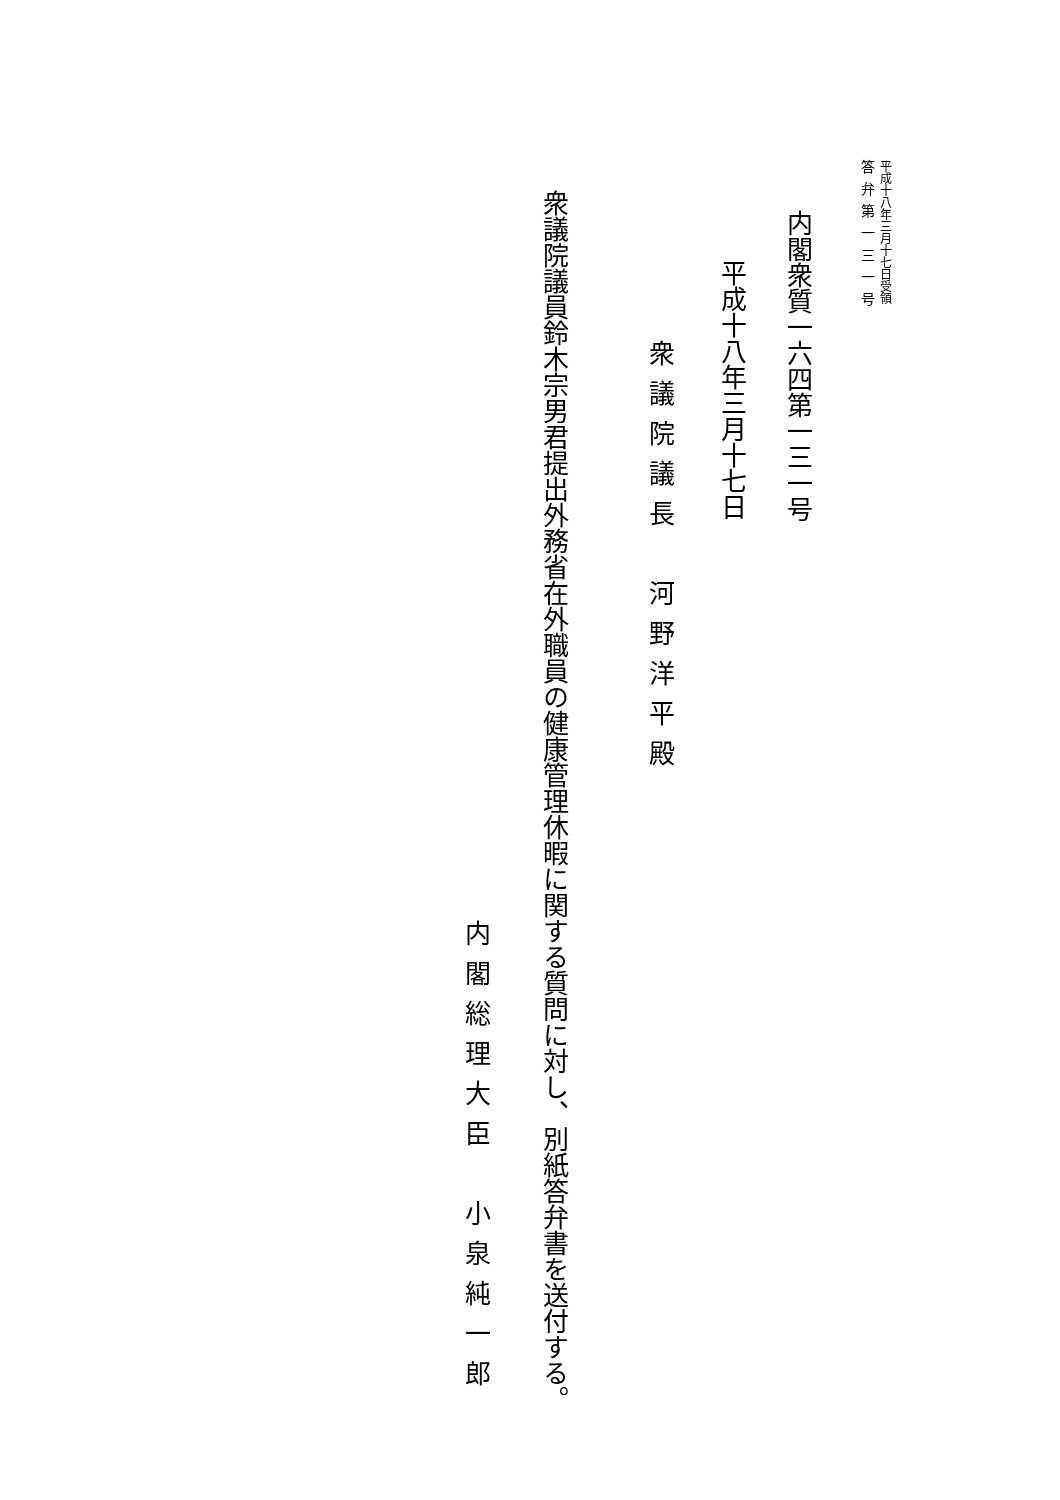平成十八年三月十七日受領
答弁第一三一号
内閣衆質一六四第一三一号
平成十八年三月十七日
内閣総理大臣　小泉純一郎
衆議院議長　河野洋平殿
衆議院議員鈴木宗男君提出外務省在外職員の健康管理休暇に関する質問に対し、別紙答弁書を送付する。